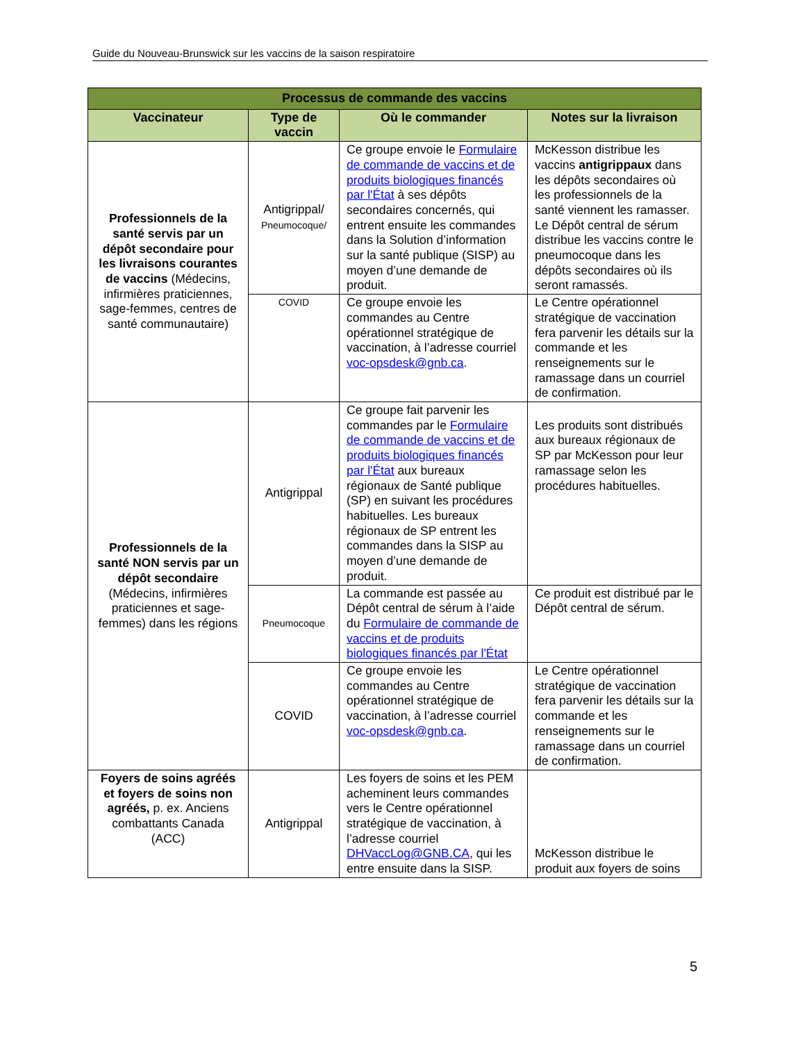Guide du Nouveau-Brunswick sur les vaccins de la saison respiratoire
| Processus de commande des vaccins | | | |
| --- | --- | --- | --- |
| Vaccinateur | Type de vaccin | Où le commander | Notes sur la livraison |
| Professionnels de la santé servis par un dépôt secondaire pour les livraisons courantes de vaccins (Médecins, infirmières praticiennes, sage-femmes, centres de santé communautaire) | Antigrippal/ Pneumocoque/ | Ce groupe envoie le Formulaire de commande de vaccins et de produits biologiques financés par l'État à ses dépôts secondaires concernés, qui entrent ensuite les commandes dans la Solution d’information sur la santé publique (SISP) au moyen d’une demande de produit. | McKesson distribue les vaccins antigrippaux dans les dépôts secondaires où les professionnels de la santé viennent les ramasser. Le Dépôt central de sérum distribue les vaccins contre le pneumocoque dans les dépôts secondaires où ils seront ramassés. |
| | COVID | Ce groupe envoie les commandes au Centre opérationnel stratégique de vaccination, à l’adresse courriel voc-opsdesk@gnb.ca . | Le Centre opérationnel stratégique de vaccination fera parvenir les détails sur la commande et les renseignements sur le ramassage dans un courriel de confirmation. |
| Professionnels de la santé NON servis par un dépôt secondaire (Médecins, infirmières praticiennes et sage-femmes) dans les régions | Antigrippal | Ce groupe fait parvenir les commandes par le Formulaire de commande de vaccins et de produits biologiques financés par l'État aux bureaux régionaux de Santé publique (SP) en suivant les procédures habituelles. Les bureaux régionaux de SP entrent les commandes dans la SISP au moyen d’une demande de produit. | Les produits sont distribués aux bureaux régionaux de SP par McKesson pour leur ramassage selon les procédures habituelles. |
| | Pneumocoque | La commande est passée au Dépôt central de sérum à l’aide du Formulaire de commande de vaccins et de produits biologiques financés par l'État | Ce produit est distribué par le Dépôt central de sérum. |
| | COVID | Ce groupe envoie les commandes au Centre opérationnel stratégique de vaccination, à l’adresse courriel voc-opsdesk@gnb.ca . | Le Centre opérationnel stratégique de vaccination fera parvenir les détails sur la commande et les renseignements sur le ramassage dans un courriel de confirmation. |
| Foyers de soins agréés et foyers de soins non agréés, p. ex. Anciens combattants Canada (ACC) | Antigrippal | Les foyers de soins et les PEM acheminent leurs commandes vers le Centre opérationnel stratégique de vaccination, à l’adresse courriel DHVaccLog@GNB.CA , qui les entre ensuite dans la SISP. | McKesson distribue le produit aux foyers de soins |
5